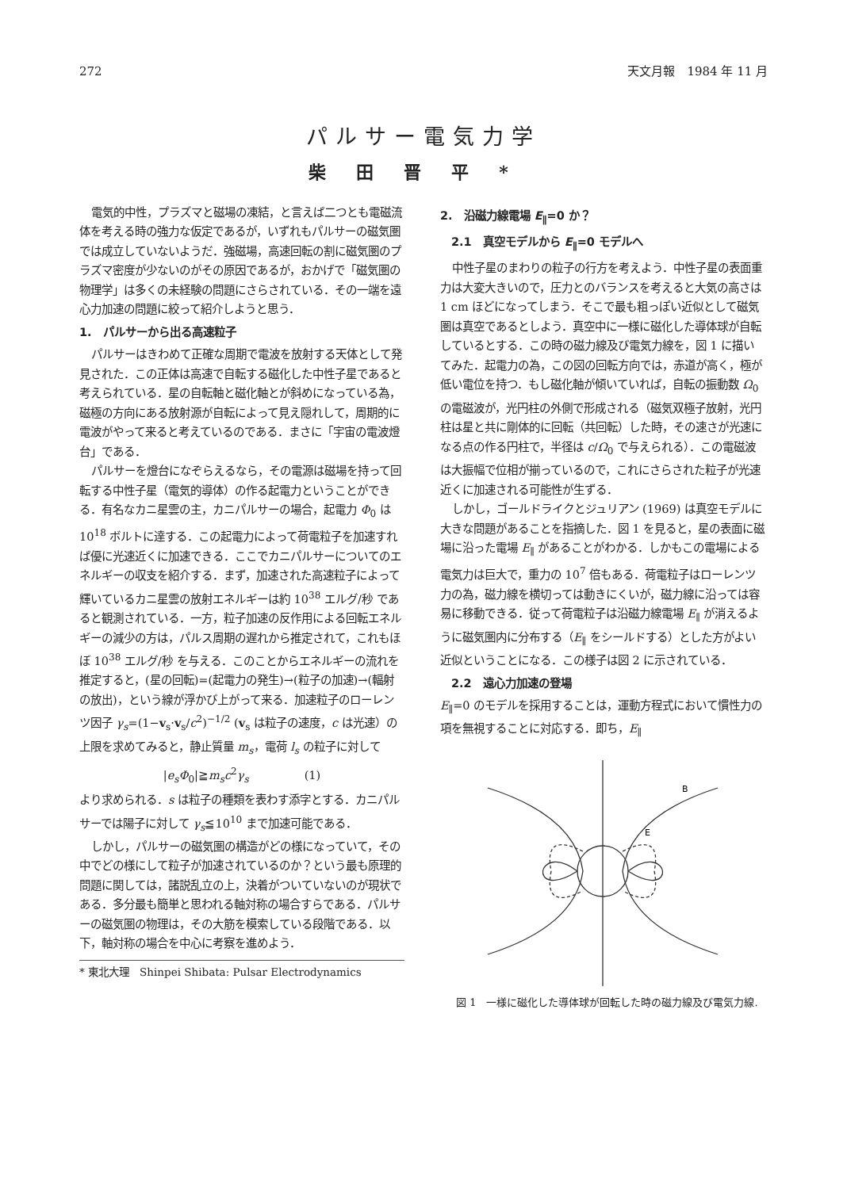272 天文月報　1984 年 11 月
パルサー電気力学
柴田晋平*
電気的中性，プラズマと磁場の凍結，と言えば二つとも電磁流体を考える時の強力な仮定であるが，いずれもパルサーの磁気圏では成立していないようだ．強磁場，高速回転の割に磁気圏のプラズマ密度が少ないのがその原因であるが，おかげで「磁気圏の物理学」は多くの未経験の問題にさらされている．その一端を遠心力加速の問題に絞って紹介しようと思う．
1.　パルサーから出る高速粒子
パルサーはきわめて正確な周期で電波を放射する天体として発見された．この正体は高速で自転する磁化した中性子星であると考えられている．星の自転軸と磁化軸とが斜めになっている為，磁極の方向にある放射源が自転によって見え隠れして，周期的に電波がやって来ると考えているのである．まさに「宇宙の電波燈台」である．
パルサーを燈台になぞらえるなら，その電源は磁場を持って回転する中性子星（電気的導体）の作る起電力ということができる．有名なカニ星雲の主，カニパルサーの場合，起電力 Φ<sub>0</sub> は 10<sup>18</sup> ボルトに達する．この起電力によって荷電粒子を加速すれば優に光速近くに加速できる．ここでカニパルサーについてのエネルギーの収支を紹介する．まず，加速された高速粒子によって輝いているカニ星雲の放射エネルギーは約 10<sup>38</sup> エルグ/秒 であると観測されている．一方，粒子加速の反作用による回転エネルギーの減少の方は，パルス周期の遅れから推定されて，これもほぼ 10<sup>38</sup> エルグ/秒 を与える．このことからエネルギーの流れを推定すると，(星の回転)=(起電力の発生)→(粒子の加速)→(輻射の放出)，という線が浮かび上がって来る．加速粒子のローレンツ因子 γ<sub>s</sub>=(1−v<sub>s</sub>·v<sub>s</sub>/c<sup>2</sup>)<sup>−1/2</sup> (v<sub>s</sub> は粒子の速度，c は光速）の上限を求めてみると，静止質量 m<sub>s</sub>，電荷 l<sub>s</sub> の粒子に対して
|e<sub>s</sub>Φ<sub>0</sub>|≧m<sub>s</sub>c<sup>2</sup>γ<sub>s</sub>　　　　　(1)
より求められる．s は粒子の種類を表わす添字とする．カニパルサーでは陽子に対して γ<sub>s</sub>≦10<sup>10</sup> まで加速可能である．
しかし，パルサーの磁気圏の構造がどの様になっていて，その中でどの様にして粒子が加速されているのか？という最も原理的問題に関しては，諸説乱立の上，決着がついていないのが現状である．多分最も簡単と思われる軸対称の場合すらである．パルサーの磁気圏の物理は，その大筋を模索している段階である．以下，軸対称の場合を中心に考察を進めよう．
* 東北大理　Shinpei Shibata: Pulsar Electrodynamics
2.　沿磁力線電場 E<sub>∥</sub>=0 か？
2.1　真空モデルから E<sub>∥</sub>=0 モデルへ
中性子星のまわりの粒子の行方を考えよう．中性子星の表面重力は大変大きいので，圧力とのバランスを考えると大気の高さは 1 cm ほどになってしまう．そこで最も粗っぽい近似として磁気圏は真空であるとしよう．真空中に一様に磁化した導体球が自転しているとする．この時の磁力線及び電気力線を，図 1 に描いてみた．起電力の為，この図の回転方向では，赤道が高く，極が低い電位を持つ．もし磁化軸が傾いていれば，自転の振動数 Ω<sub>0</sub> の電磁波が，光円柱の外側で形成される（磁気双極子放射，光円柱は星と共に剛体的に回転（共回転）した時，その速さが光速になる点の作る円柱で，半径は c/Ω<sub>0</sub> で与えられる）．この電磁波は大振幅で位相が揃っているので，これにさらされた粒子が光速近くに加速される可能性が生ずる．
しかし，ゴールドライクとジュリアン (1969) は真空モデルに大きな問題があることを指摘した．図 1 を見ると，星の表面に磁場に沿った電場 E<sub>∥</sub> があることがわかる．しかもこの電場による電気力は巨大で，重力の 10<sup>7</sup> 倍もある．荷電粒子はローレンツ力の為，磁力線を横切っては動きにくいが，磁力線に沿っては容易に移動できる．従って荷電粒子は沿磁力線電場 E<sub>∥</sub> が消えるように磁気圏内に分布する（E<sub>∥</sub> をシールドする）とした方がよい近似ということになる．この様子は図 2 に示されている．
2.2　遠心力加速の登場
E<sub>∥</sub>=0 のモデルを採用することは，運動方程式において慣性力の項を無視することに対応する．即ち，E<sub>∥</sub>
B
E
図 1　一様に磁化した導体球が回転した時の磁力線及び電気力線.